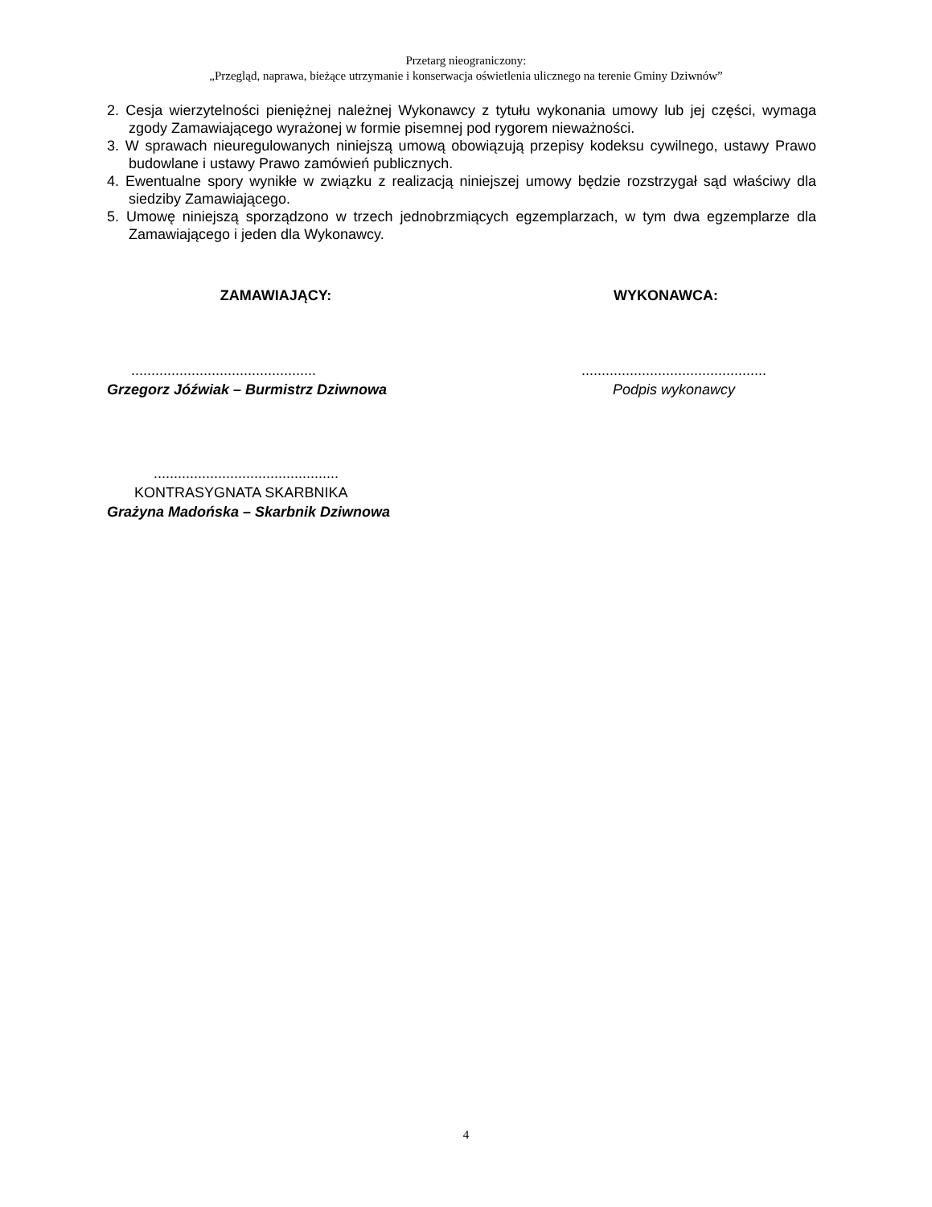Przetarg nieograniczony:
„Przegląd, naprawa, bieżące utrzymanie i konserwacja oświetlenia ulicznego na terenie Gminy Dziwnów”
2. Cesja wierzytelności pieniężnej należnej Wykonawcy z tytułu wykonania umowy lub jej części, wymaga zgody Zamawiającego wyrażonej w formie pisemnej pod rygorem nieważności.
3. W sprawach nieuregulowanych niniejszą umową obowiązują przepisy kodeksu cywilnego, ustawy Prawo budowlane i ustawy Prawo zamówień publicznych.
4. Ewentualne spory wynikłe w związku z realizacją niniejszej umowy będzie rozstrzygał sąd właściwy dla siedziby Zamawiającego.
5. Umowę niniejszą sporządzono w trzech jednobrzmiących egzemplarzach, w tym dwa egzemplarze dla Zamawiającego i jeden dla Wykonawcy.
ZAMAWIAJĄCY: WYKONAWCA:
..............................................
Grzegorz Jóźwiak – Burmistrz Dziwnowa
..............................................
Podpis wykonawcy
..............................................
KONTRASYGNATA SKARBNIKA
Grażyna Madońska – Skarbnik Dziwnowa
4